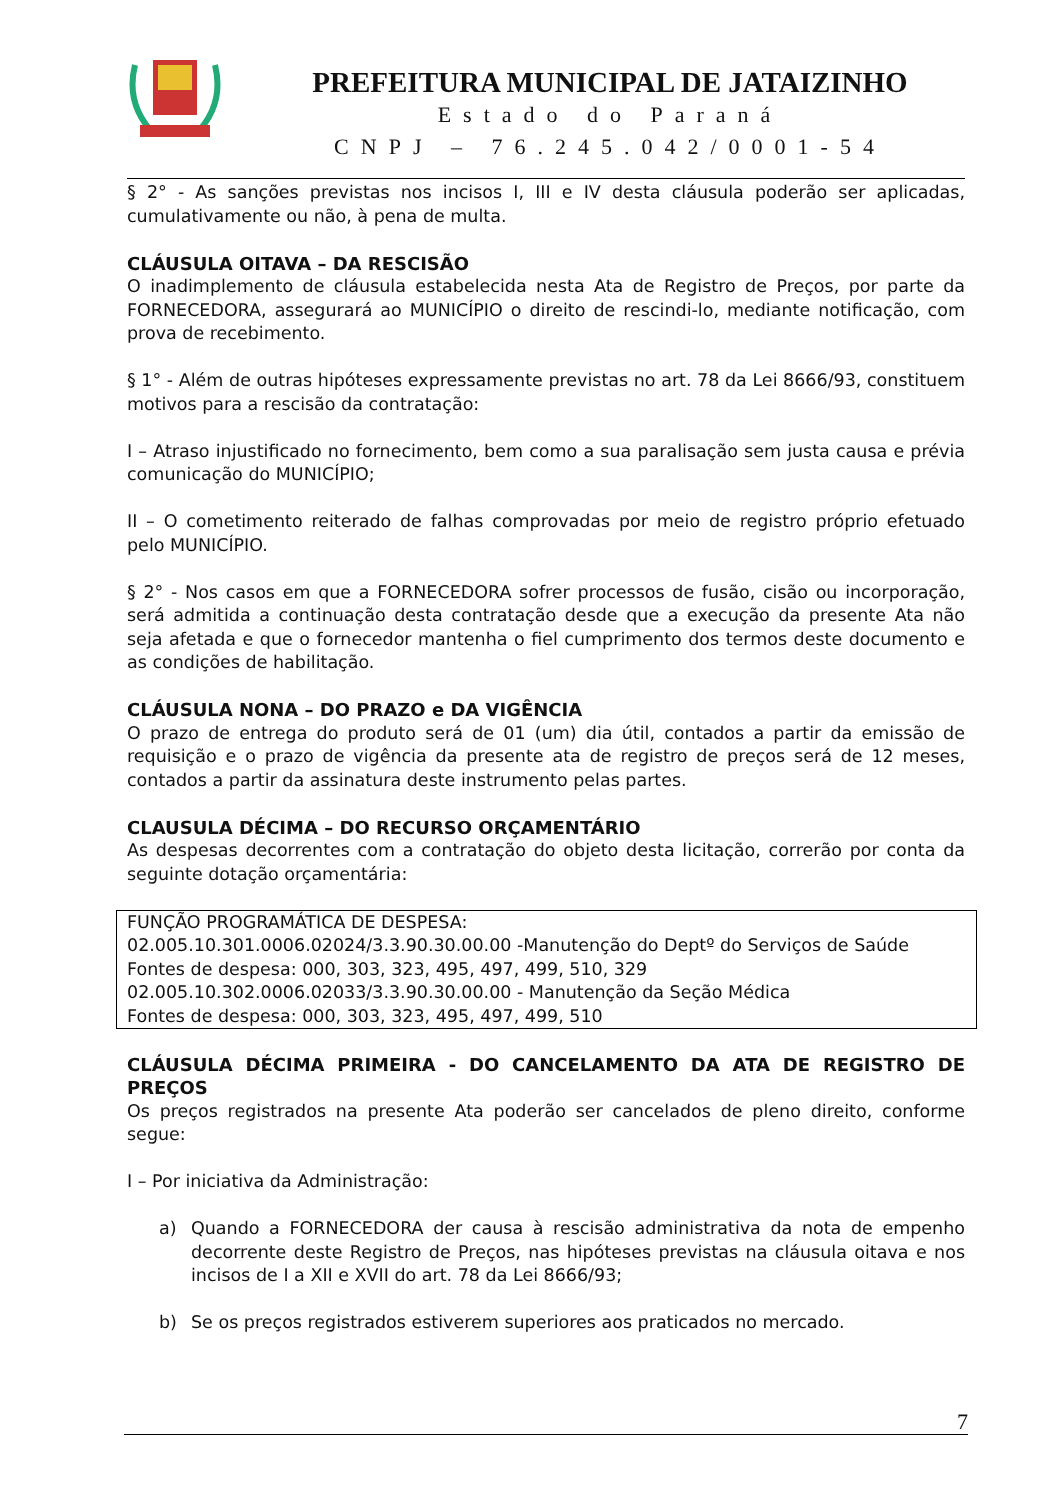PREFEITURA MUNICIPAL DE JATAIZINHO
Estado do Paraná
CNPJ – 76.245.042/0001-54
§ 2° - As sanções previstas nos incisos I, III e IV desta cláusula poderão ser aplicadas, cumulativamente ou não, à pena de multa.
CLÁUSULA OITAVA – DA RESCISÃO
O inadimplemento de cláusula estabelecida nesta Ata de Registro de Preços, por parte da FORNECEDORA, assegurará ao MUNICÍPIO o direito de rescindi-lo, mediante notificação, com prova de recebimento.
§ 1° - Além de outras hipóteses expressamente previstas no art. 78 da Lei 8666/93, constituem motivos para a rescisão da contratação:
I – Atraso injustificado no fornecimento, bem como a sua paralisação sem justa causa e prévia comunicação do MUNICÍPIO;
II – O cometimento reiterado de falhas comprovadas por meio de registro próprio efetuado pelo MUNICÍPIO.
§ 2° - Nos casos em que a FORNECEDORA sofrer processos de fusão, cisão ou incorporação, será admitida a continuação desta contratação desde que a execução da presente Ata não seja afetada e que o fornecedor mantenha o fiel cumprimento dos termos deste documento e as condições de habilitação.
CLÁUSULA NONA – DO PRAZO e DA VIGÊNCIA
O prazo de entrega do produto será de 01 (um) dia útil, contados a partir da emissão de requisição e o prazo de vigência da presente ata de registro de preços será de 12 meses, contados a partir da assinatura deste instrumento pelas partes.
CLAUSULA DÉCIMA – DO RECURSO ORÇAMENTÁRIO
As despesas decorrentes com a contratação do objeto desta licitação, correrão por conta da seguinte dotação orçamentária:
FUNÇÃO PROGRAMÁTICA DE DESPESA:
02.005.10.301.0006.02024/3.3.90.30.00.00 -Manutenção do Deptº do Serviços de Saúde
Fontes de despesa: 000, 303, 323, 495, 497, 499, 510, 329
02.005.10.302.0006.02033/3.3.90.30.00.00 - Manutenção da Seção Médica
Fontes de despesa: 000, 303, 323, 495, 497, 499, 510
CLÁUSULA DÉCIMA PRIMEIRA - DO CANCELAMENTO DA ATA DE REGISTRO DE PREÇOS
Os preços registrados na presente Ata poderão ser cancelados de pleno direito, conforme segue:
I – Por iniciativa da Administração:
a) Quando a FORNECEDORA der causa à rescisão administrativa da nota de empenho decorrente deste Registro de Preços, nas hipóteses previstas na cláusula oitava e nos incisos de I a XII e XVII do art. 78 da Lei 8666/93;
b) Se os preços registrados estiverem superiores aos praticados no mercado.
7